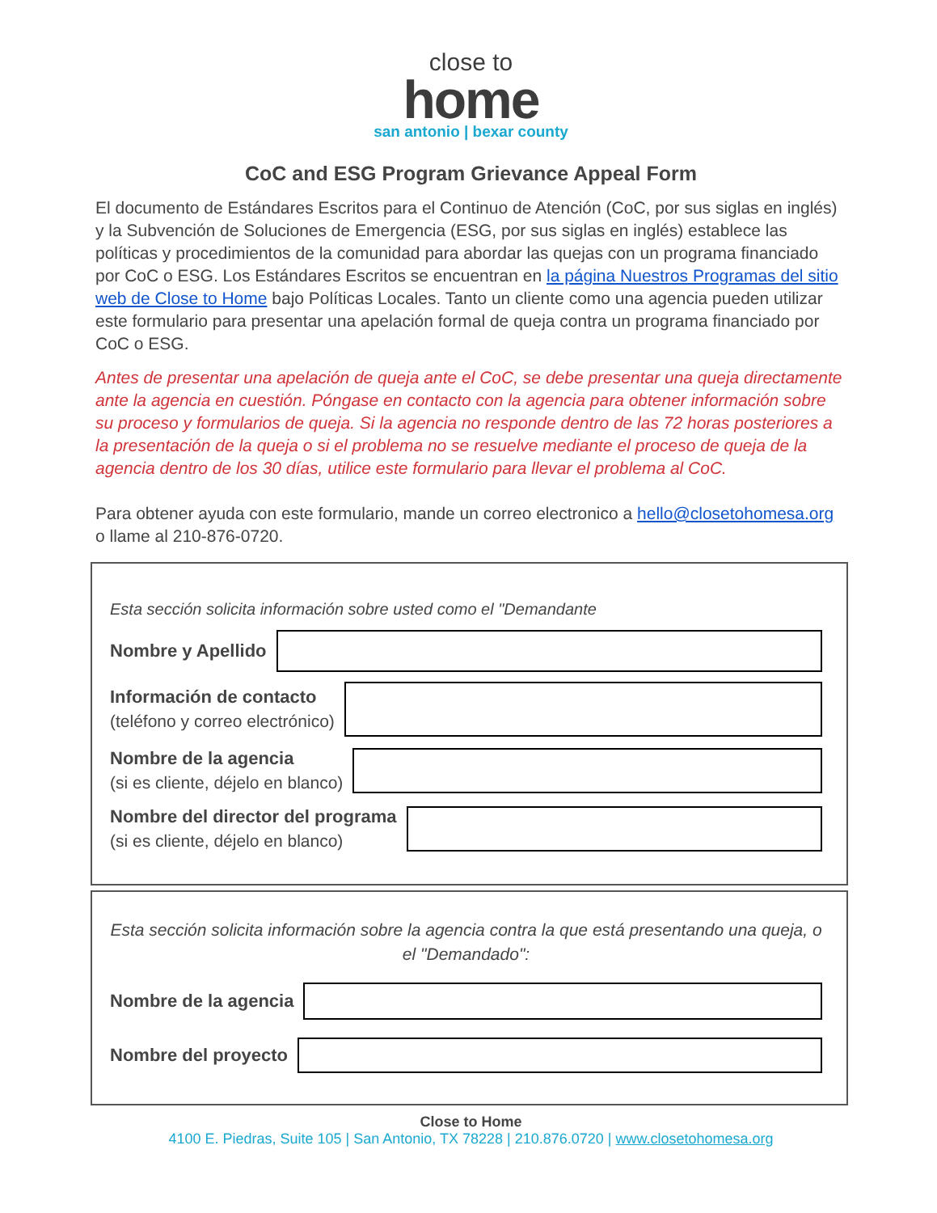close to
home
san antonio | bexar county
CoC and ESG Program Grievance Appeal Form
El documento de Estándares Escritos para el Continuo de Atención (CoC, por sus siglas en inglés) y la Subvención de Soluciones de Emergencia (ESG, por sus siglas en inglés) establece las políticas y procedimientos de la comunidad para abordar las quejas con un programa financiado por CoC o ESG. Los Estándares Escritos se encuentran en la página Nuestros Programas del sitio web de Close to Home bajo Políticas Locales. Tanto un cliente como una agencia pueden utilizar este formulario para presentar una apelación formal de queja contra un programa financiado por CoC o ESG.
Antes de presentar una apelación de queja ante el CoC, se debe presentar una queja directamente ante la agencia en cuestión. Póngase en contacto con la agencia para obtener información sobre su proceso y formularios de queja. Si la agencia no responde dentro de las 72 horas posteriores a la presentación de la queja o si el problema no se resuelve mediante el proceso de queja de la agencia dentro de los 30 días, utilice este formulario para llevar el problema al CoC.
Para obtener ayuda con este formulario, mande un correo electronico a hello@closetohomesa.org o llame al 210-876-0720.
Esta sección solicita información sobre usted como el "Demandante
Nombre y Apellido
Información de contacto
(teléfono y correo electrónico)
Nombre de la agencia
(si es cliente, déjelo en blanco)
Nombre del director del programa
(si es cliente, déjelo en blanco)
Esta sección solicita información sobre la agencia contra la que está presentando una queja, o el "Demandado":
Nombre de la agencia
Nombre del proyecto
Close to Home
4100 E. Piedras, Suite 105 | San Antonio, TX 78228 | 210.876.0720 | www.closetohomesa.org